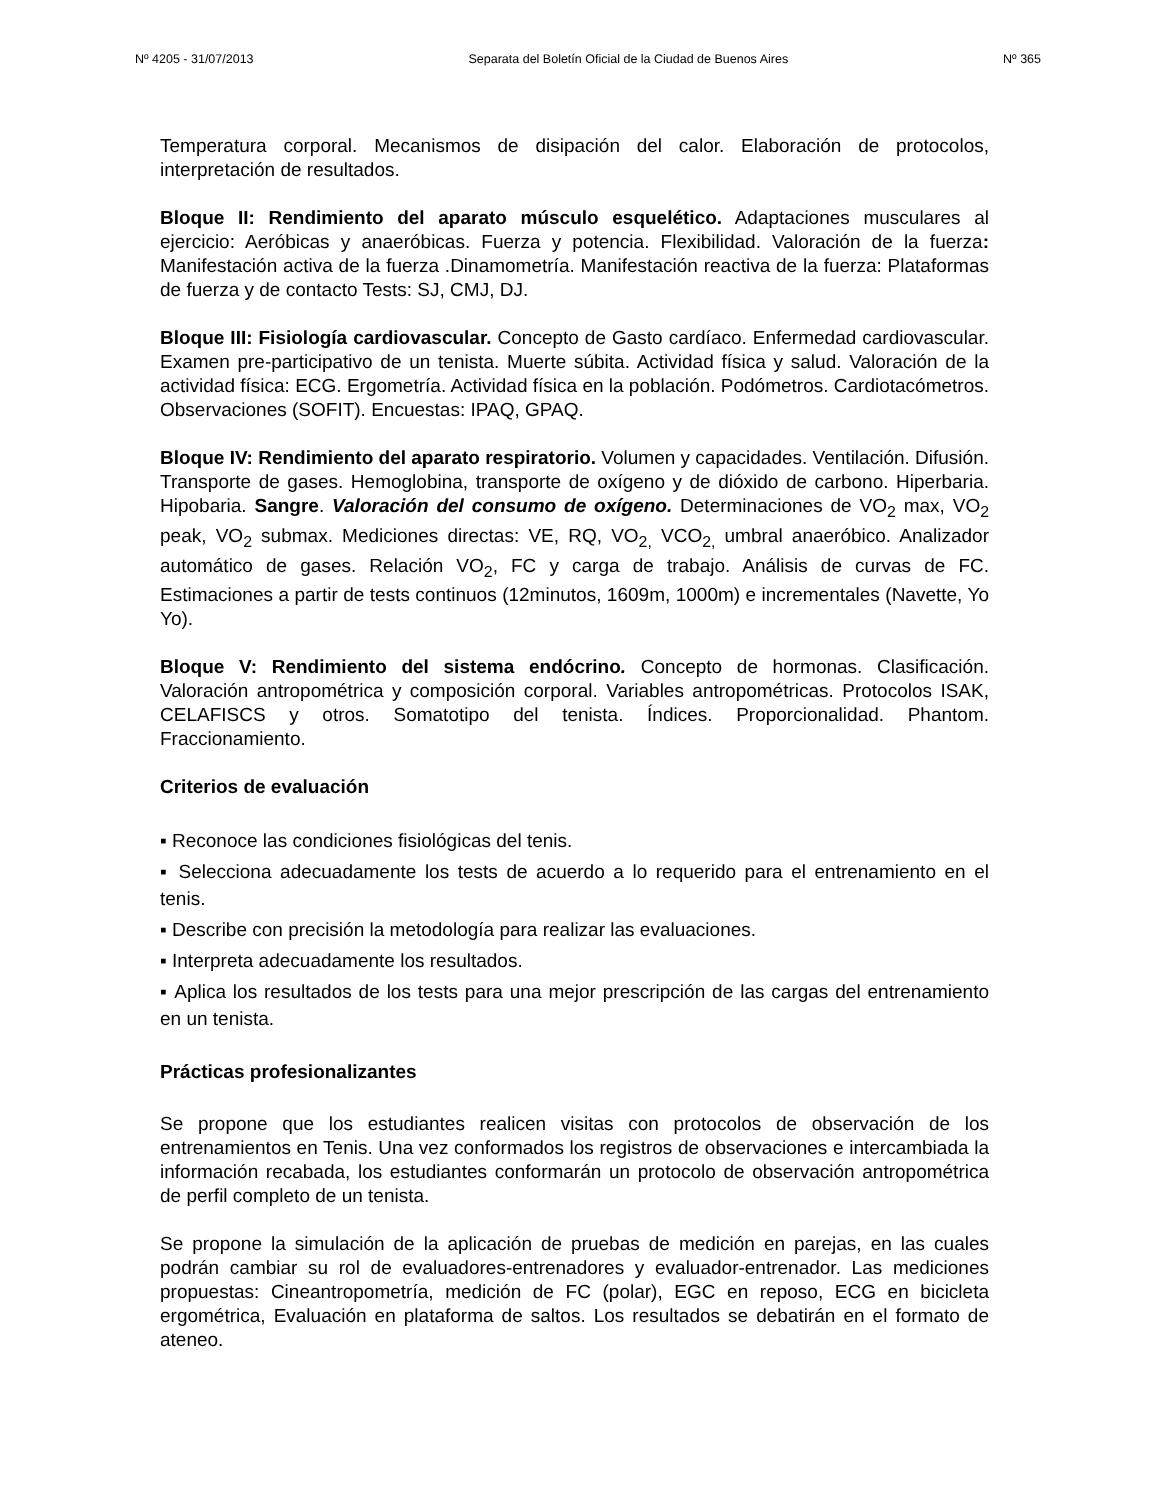Nº 4205 - 31/07/2013 Separata del Boletín Oficial de la Ciudad de Buenos Aires Nº 365
Temperatura corporal. Mecanismos de disipación del calor. Elaboración de protocolos, interpretación de resultados.
Bloque II: Rendimiento del aparato músculo esquelético. Adaptaciones musculares al ejercicio: Aeróbicas y anaeróbicas. Fuerza y potencia. Flexibilidad. Valoración de la fuerza: Manifestación activa de la fuerza .Dinamometría. Manifestación reactiva de la fuerza: Plataformas de fuerza y de contacto Tests: SJ, CMJ, DJ.
Bloque III: Fisiología cardiovascular. Concepto de Gasto cardíaco. Enfermedad cardiovascular. Examen pre-participativo de un tenista. Muerte súbita. Actividad física y salud. Valoración de la actividad física: ECG. Ergometría. Actividad física en la población. Podómetros. Cardiotacómetros. Observaciones (SOFIT). Encuestas: IPAQ, GPAQ.
Bloque IV: Rendimiento del aparato respiratorio. Volumen y capacidades. Ventilación. Difusión. Transporte de gases. Hemoglobina, transporte de oxígeno y de dióxido de carbono. Hiperbaria. Hipobaria. Sangre. Valoración del consumo de oxígeno. Determinaciones de VO<sub>2</sub> max, VO<sub>2</sub> peak, VO<sub>2</sub> submax. Mediciones directas: VE, RQ, VO<sub>2,</sub> VCO<sub>2,</sub> umbral anaeróbico. Analizador automático de gases. Relación VO<sub>2</sub>, FC y carga de trabajo. Análisis de curvas de FC. Estimaciones a partir de tests continuos (12minutos, 1609m, 1000m) e incrementales (Navette, Yo Yo).
Bloque V: Rendimiento del sistema endócrino. Concepto de hormonas. Clasificación. Valoración antropométrica y composición corporal. Variables antropométricas. Protocolos ISAK, CELAFISCS y otros. Somatotipo del tenista. Índices. Proporcionalidad. Phantom. Fraccionamiento.
Criterios de evaluación
▪ Reconoce las condiciones fisiológicas del tenis.
▪ Selecciona adecuadamente los tests de acuerdo a lo requerido para el entrenamiento en el tenis.
▪ Describe con precisión la metodología para realizar las evaluaciones.
▪ Interpreta adecuadamente los resultados.
▪ Aplica los resultados de los tests para una mejor prescripción de las cargas del entrenamiento en un tenista.
Prácticas profesionalizantes
Se propone que los estudiantes realicen visitas con protocolos de observación de los entrenamientos en Tenis. Una vez conformados los registros de observaciones e intercambiada la información recabada, los estudiantes conformarán un protocolo de observación antropométrica de perfil completo de un tenista.
Se propone la simulación de la aplicación de pruebas de medición en parejas, en las cuales podrán cambiar su rol de evaluadores-entrenadores y evaluador-entrenador. Las mediciones propuestas: Cineantropometría, medición de FC (polar), EGC en reposo, ECG en bicicleta ergométrica, Evaluación en plataforma de saltos. Los resultados se debatirán en el formato de ateneo.